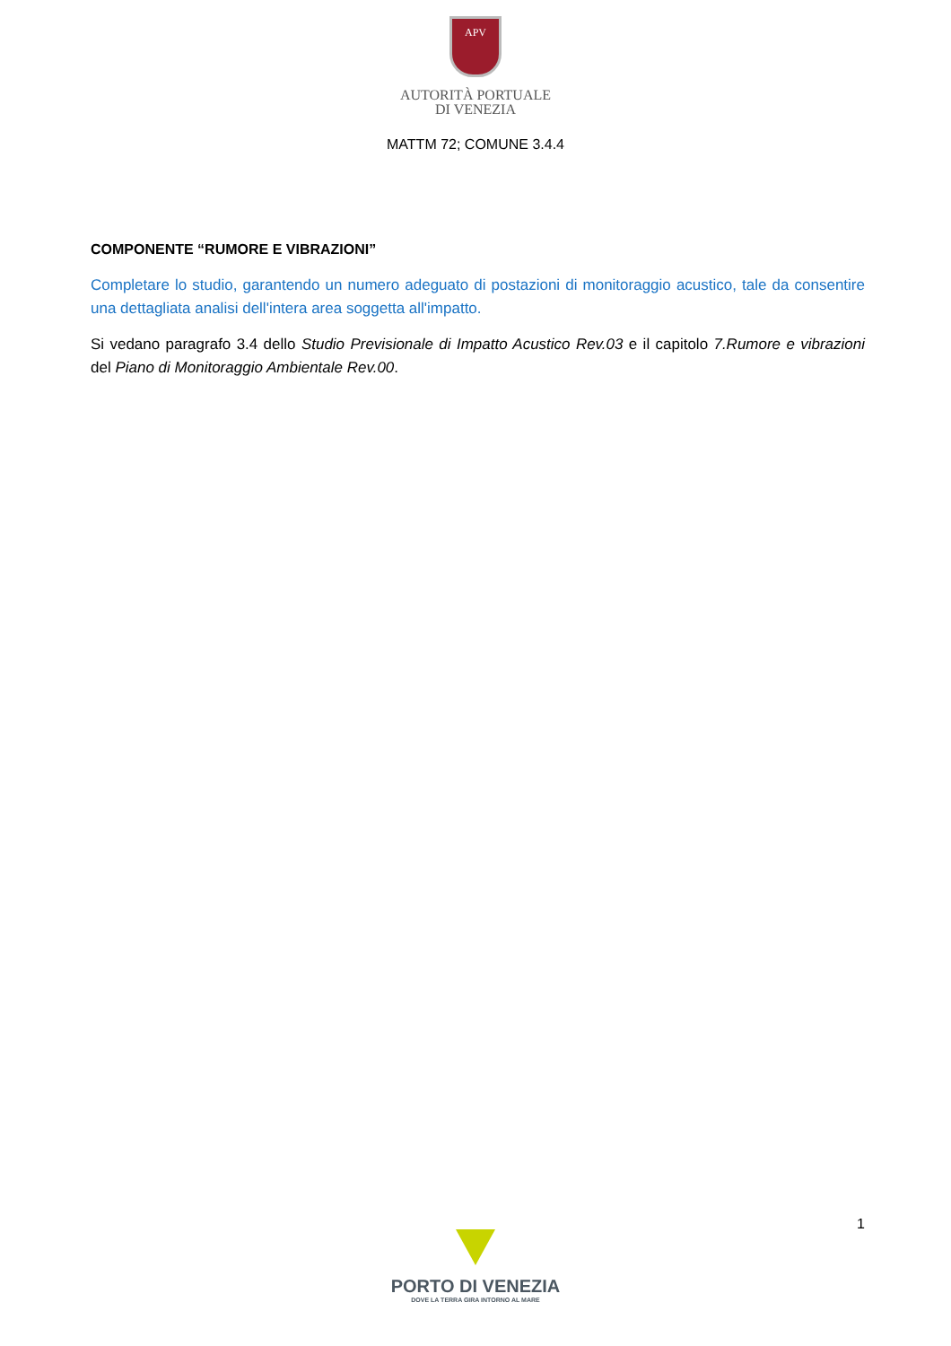APV
AUTORITÀ PORTUALE
DI VENEZIA
MATTM 72; COMUNE 3.4.4
COMPONENTE “RUMORE E VIBRAZIONI”
Completare lo studio, garantendo un numero adeguato di postazioni di monitoraggio acustico, tale da consentire una dettagliata analisi dell'intera area soggetta all'impatto.
Si vedano paragrafo 3.4 dello Studio Previsionale di Impatto Acustico Rev.03 e il capitolo 7.Rumore e vibrazioni del Piano di Monitoraggio Ambientale Rev.00.
1
PORTO DI VENEZIA
DOVE LA TERRA GIRA INTORNO AL MARE